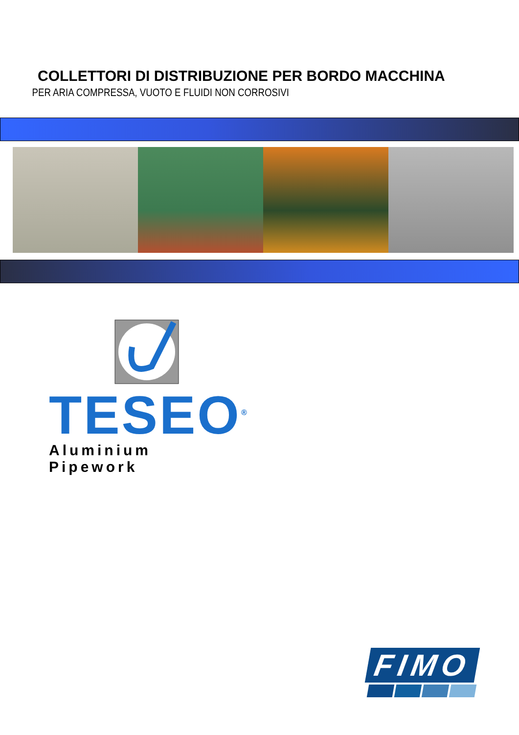COLLETTORI DI DISTRIBUZIONE PER BORDO MACCHINA
PER ARIA COMPRESSA, VUOTO E FLUIDI NON CORROSIVI
TESEO<sup>®</sup>
Aluminium Pipework
FIMO